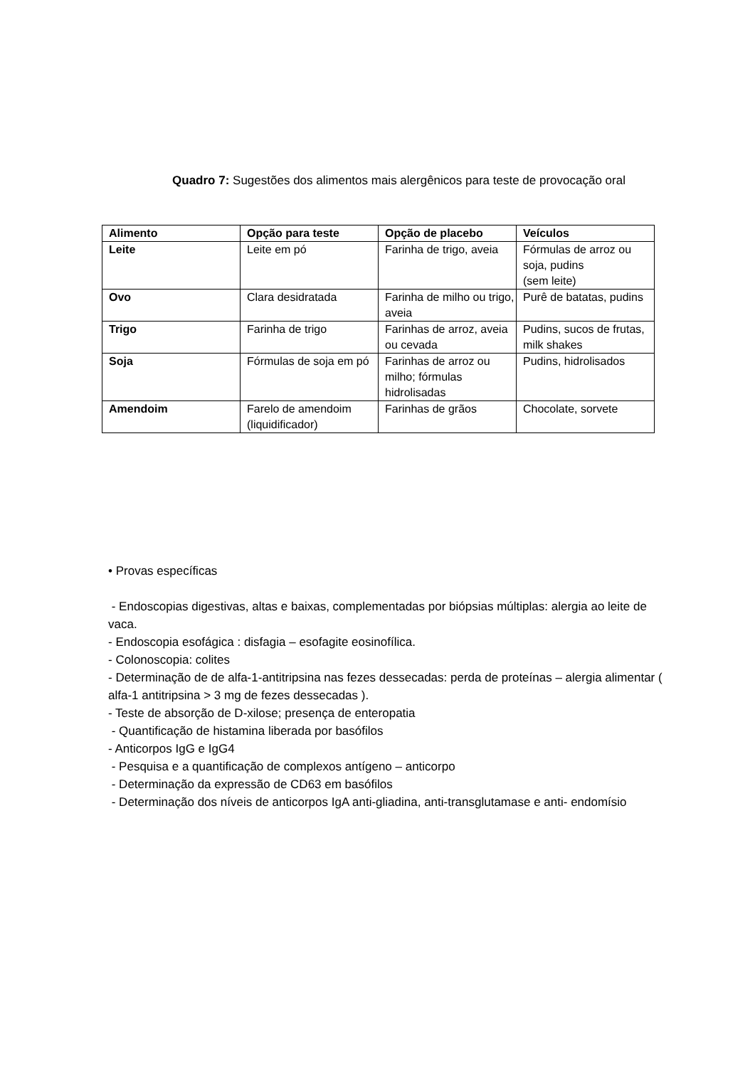Quadro 7: Sugestões dos alimentos mais alergênicos para teste de provocação oral
| Alimento | Opção para teste | Opção de placebo | Veículos |
| --- | --- | --- | --- |
| Leite | Leite em pó | Farinha de trigo, aveia | Fórmulas de arroz ou soja, pudins (sem leite) |
| Ovo | Clara desidratada | Farinha de milho ou trigo, aveia | Purê de batatas, pudins |
| Trigo | Farinha de trigo | Farinhas de arroz, aveia ou cevada | Pudins, sucos de frutas, milk shakes |
| Soja | Fórmulas de soja em pó | Farinhas de arroz ou milho; fórmulas hidrolisadas | Pudins, hidrolisados |
| Amendoim | Farelo de amendoim (liquidificador) | Farinhas de grãos | Chocolate, sorvete |
• Provas específicas
- Endoscopias digestivas, altas e baixas, complementadas por biópsias múltiplas: alergia ao leite de vaca.
- Endoscopia esofágica : disfagia – esofagite eosinofílica.
- Colonoscopia: colites
- Determinação de de alfa-1-antitripsina nas fezes dessecadas: perda de proteínas – alergia alimentar ( alfa-1 antitripsina > 3 mg de fezes dessecadas ).
- Teste de absorção de D-xilose; presença de enteropatia
- Quantificação de histamina liberada por basófilos
- Anticorpos IgG e IgG4
- Pesquisa e a quantificação de complexos antígeno – anticorpo
- Determinação da expressão de CD63 em basófilos
- Determinação dos níveis de anticorpos IgA anti-gliadina, anti-transglutamase e anti- endomísio